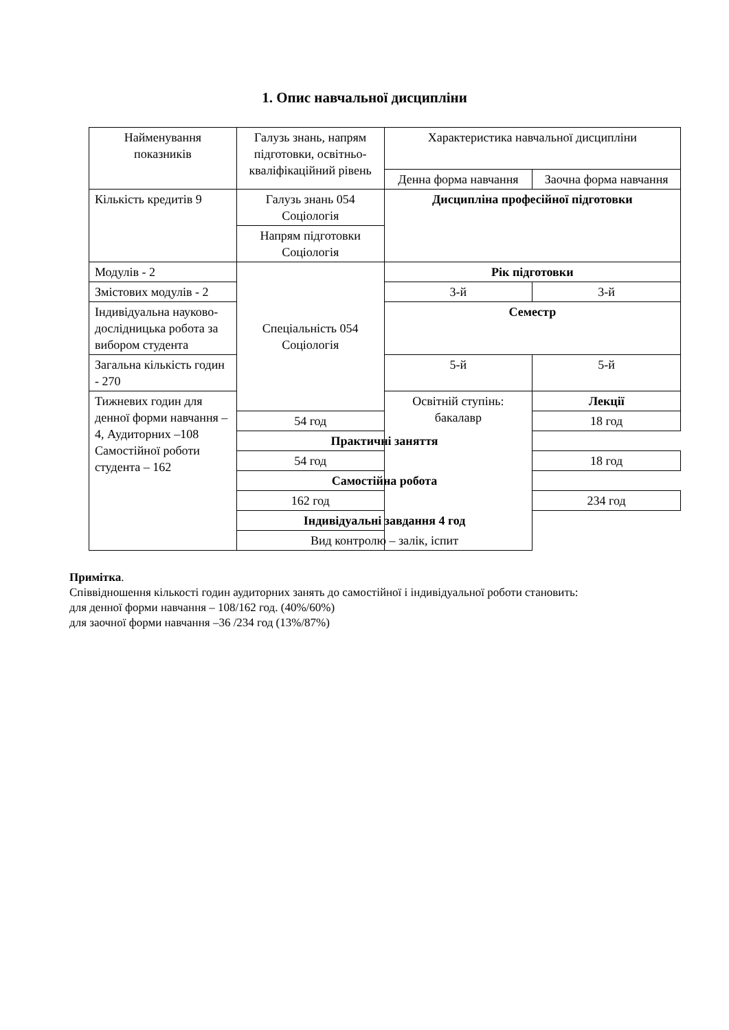1. Опис навчальної дисципліни
| Найменування показників | Галузь знань, напрям підготовки, освітньо-кваліфікаційний рівень | Характеристика навчальної дисципліни | |
| | | Денна форма навчання | Заочна форма навчання |
| Кількість кредитів 9 | Галузь знань 054 Соціологія | Дисципліна професійної підготовки | |
| | Напрям підготовки Соціологія | | |
| Модулів - 2 | Спеціальність 054 Соціологія | Рік підготовки | |
| Змістових модулів - 2 | | 3-й | 3-й |
| Індивідуальна науково-дослідницька робота за вибором студента | | Семестр | |
| Загальна кількість годин - 270 | | 5-й | 5-й |
| Тижневих годин для денної форми навчання – 4, Аудиторних –108 Самостійної роботи студента – 162 | | Освітній ступінь: бакалавр | Лекції |
| | 54 год | | 18 год |
| | Практичні заняття | | |
| | 54 год | | 18 год |
| | Самостійна робота | | |
| | 162 год | | 234 год |
| | Індивідуальні завдання 4 год | | |
| | Вид контролю – залік, іспит | | |
Примітка.
Співвідношення кількості годин аудиторних занять до самостійної і індивідуальної роботи становить:
для денної форми навчання – 108/162 год. (40%/60%)
для заочної форми навчання –36 /234 год (13%/87%)